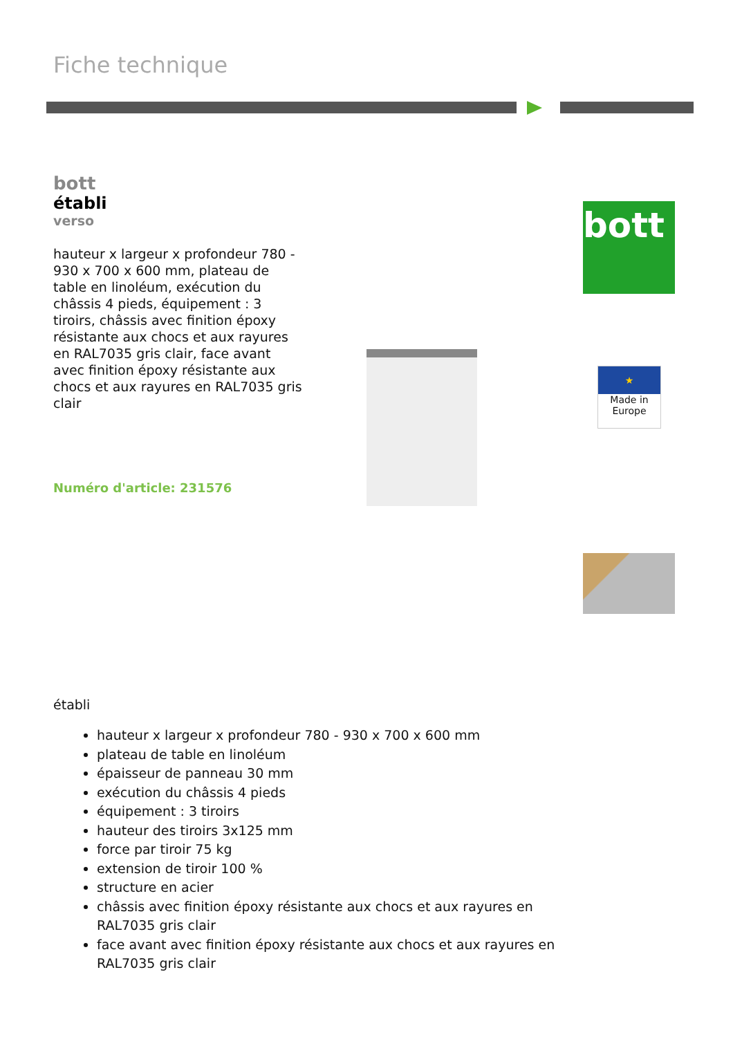Fiche technique
bott
établi
verso
hauteur x largeur x profondeur 780 - 930 x 700 x 600 mm, plateau de table en linoléum, exécution du châssis 4 pieds, équipement : 3 tiroirs, châssis avec finition époxy résistante aux chocs et aux rayures en RAL7035 gris clair, face avant avec finition époxy résistante aux chocs et aux rayures en RAL7035 gris clair
Numéro d'article: 231576
bott
★
Made in Europe
établi
hauteur x largeur x profondeur 780 - 930 x 700 x 600 mm
plateau de table en linoléum
épaisseur de panneau 30 mm
exécution du châssis 4 pieds
équipement : 3 tiroirs
hauteur des tiroirs 3x125 mm
force par tiroir 75 kg
extension de tiroir 100 %
structure en acier
châssis avec finition époxy résistante aux chocs et aux rayures en RAL7035 gris clair
face avant avec finition époxy résistante aux chocs et aux rayures en RAL7035 gris clair